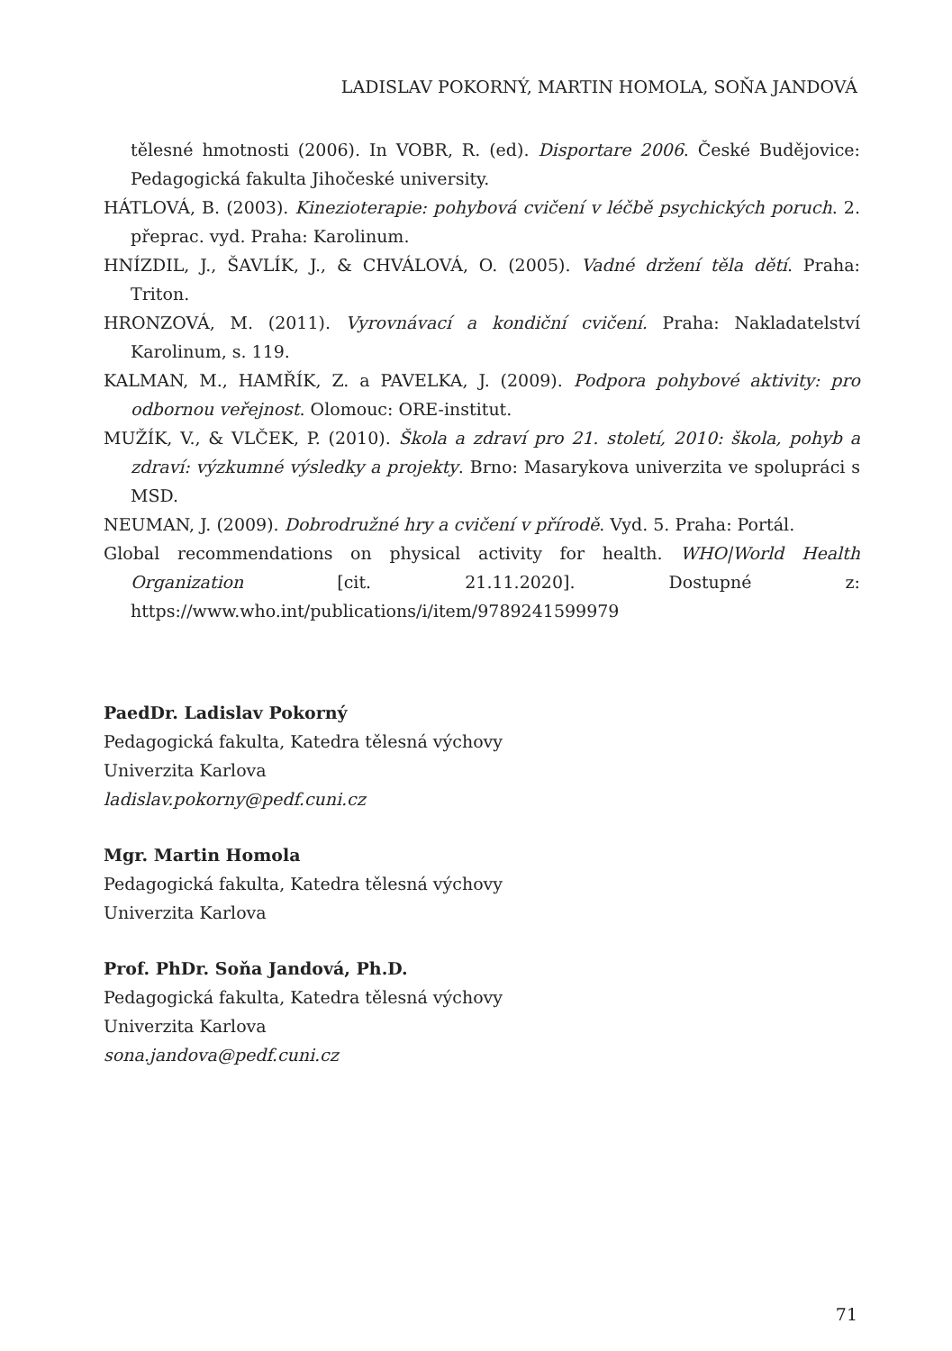LADISLAV POKORNÝ, MARTIN HOMOLA, SOŇA JANDOVÁ
tělesné hmotnosti (2006). In VOBR, R. (ed). Disportare 2006. České Budějovice: Pedagogická fakulta Jihočeské university.
HÁTLOVÁ, B. (2003). Kinezioterapie: pohybová cvičení v léčbě psychických poruch. 2. přeprac. vyd. Praha: Karolinum.
HNÍZDIL, J., ŠAVLÍK, J., & CHVÁLOVÁ, O. (2005). Vadné držení těla dětí. Praha: Triton.
HRONZOVÁ, M. (2011). Vyrovnávací a kondiční cvičení. Praha: Nakladatelství Karolinum, s. 119.
KALMAN, M., HAMŘÍK, Z. a PAVELKA, J. (2009). Podpora pohybové aktivity: pro odbornou veřejnost. Olomouc: ORE-institut.
MUŽÍK, V., & VLČEK, P. (2010). Škola a zdraví pro 21. století, 2010: škola, pohyb a zdraví: výzkumné výsledky a projekty. Brno: Masarykova univerzita ve spolupráci s MSD.
NEUMAN, J. (2009). Dobrodružné hry a cvičení v přírodě. Vyd. 5. Praha: Portál.
Global recommendations on physical activity for health. WHO|World Health Organization [cit. 21.11.2020]. Dostupné z: https://www.who.int/publications/i/item/9789241599979
PaedDr. Ladislav Pokorný
Pedagogická fakulta, Katedra tělesná výchovy
Univerzita Karlova
ladislav.pokorny@pedf.cuni.cz
Mgr. Martin Homola
Pedagogická fakulta, Katedra tělesná výchovy
Univerzita Karlova
Prof. PhDr. Soňa Jandová, Ph.D.
Pedagogická fakulta, Katedra tělesná výchovy
Univerzita Karlova
sona.jandova@pedf.cuni.cz
71